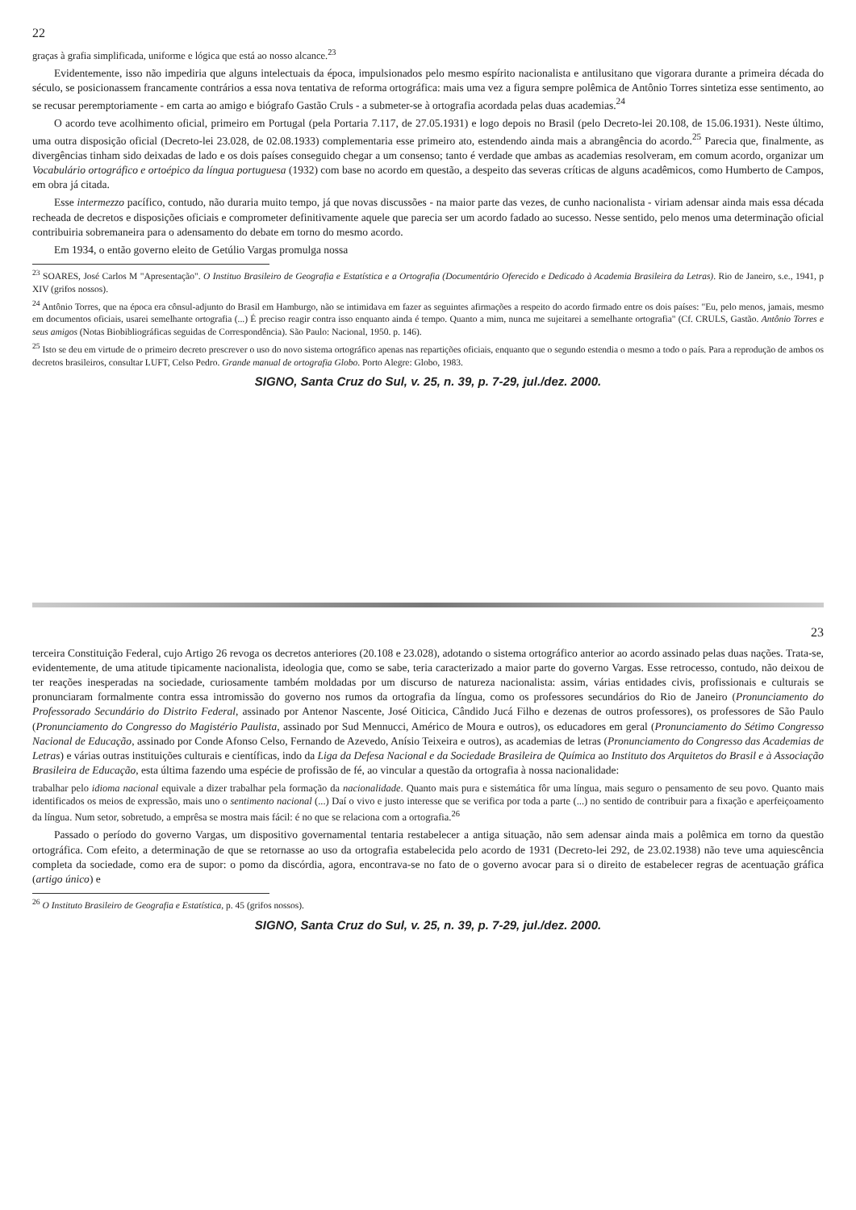22
graças à grafia simplificada, uniforme e lógica que está ao nosso alcance.<sup>23</sup>
Evidentemente, isso não impediria que alguns intelectuais da época, impulsionados pelo mesmo espírito nacionalista e antilusitano que vigorara durante a primeira década do século, se posicionassem francamente contrários a essa nova tentativa de reforma ortográfica: mais uma vez a figura sempre polêmica de Antônio Torres sintetiza esse sentimento, ao se recusar peremptoriamente - em carta ao amigo e biógrafo Gastão Cruls - a submeter-se à ortografia acordada pelas duas academias.<sup>24</sup>
O acordo teve acolhimento oficial, primeiro em Portugal (pela Portaria 7.117, de 27.05.1931) e logo depois no Brasil (pelo Decreto-lei 20.108, de 15.06.1931). Neste último, uma outra disposição oficial (Decreto-lei 23.028, de 02.08.1933) complementaria esse primeiro ato, estendendo ainda mais a abrangência do acordo.<sup>25</sup> Parecia que, finalmente, as divergências tinham sido deixadas de lado e os dois países conseguido chegar a um consenso; tanto é verdade que ambas as academias resolveram, em comum acordo, organizar um Vocabulário ortográfico e ortoépico da língua portuguesa (1932) com base no acordo em questão, a despeito das severas críticas de alguns acadêmicos, como Humberto de Campos, em obra já citada.
Esse intermezzo pacífico, contudo, não duraria muito tempo, já que novas discussões - na maior parte das vezes, de cunho nacionalista - viriam adensar ainda mais essa década recheada de decretos e disposições oficiais e comprometer definitivamente aquele que parecia ser um acordo fadado ao sucesso. Nesse sentido, pelo menos uma determinação oficial contribuiria sobremaneira para o adensamento do debate em torno do mesmo acordo.
Em 1934, o então governo eleito de Getúlio Vargas promulga nossa
<sup>23</sup> SOARES, José Carlos M "Apresentação". O Instituo Brasileiro de Geografia e Estatística e a Ortografia (Documentário Oferecido e Dedicado à Academia Brasileira da Letras). Rio de Janeiro, s.e., 1941, p XIV (grifos nossos).
<sup>24</sup> Antônio Torres, que na época era cônsul-adjunto do Brasil em Hamburgo, não se intimidava em fazer as seguintes afirmações a respeito do acordo firmado entre os dois países: "Eu, pelo menos, jamais, mesmo em documentos oficiais, usarei semelhante ortografia (...) É preciso reagir contra isso enquanto ainda é tempo. Quanto a mim, nunca me sujeitarei a semelhante ortografia" (Cf. CRULS, Gastão. Antônio Torres e seus amigos (Notas Biobibliográficas seguidas de Correspondência). São Paulo: Nacional, 1950. p. 146).
<sup>25</sup> Isto se deu em virtude de o primeiro decreto prescrever o uso do novo sistema ortográfico apenas nas repartições oficiais, enquanto que o segundo estendia o mesmo a todo o país. Para a reprodução de ambos os decretos brasileiros, consultar LUFT, Celso Pedro. Grande manual de ortografia Globo. Porto Alegre: Globo, 1983.
SIGNO, Santa Cruz do Sul, v. 25, n. 39, p. 7-29, jul./dez. 2000.
23
terceira Constituição Federal, cujo Artigo 26 revoga os decretos anteriores (20.108 e 23.028), adotando o sistema ortográfico anterior ao acordo assinado pelas duas nações. Trata-se, evidentemente, de uma atitude tipicamente nacionalista, ideologia que, como se sabe, teria caracterizado a maior parte do governo Vargas. Esse retrocesso, contudo, não deixou de ter reações inesperadas na sociedade, curiosamente também moldadas por um discurso de natureza nacionalista: assim, várias entidades civis, profissionais e culturais se pronunciaram formalmente contra essa intromissão do governo nos rumos da ortografia da língua, como os professores secundários do Rio de Janeiro (Pronunciamento do Professorado Secundário do Distrito Federal, assinado por Antenor Nascente, José Oiticica, Cândido Jucá Filho e dezenas de outros professores), os professores de São Paulo (Pronunciamento do Congresso do Magistério Paulista, assinado por Sud Mennucci, Américo de Moura e outros), os educadores em geral (Pronunciamento do Sétimo Congresso Nacional de Educação, assinado por Conde Afonso Celso, Fernando de Azevedo, Anísio Teixeira e outros), as academias de letras (Pronunciamento do Congresso das Academias de Letras) e várias outras instituições culturais e científicas, indo da Liga da Defesa Nacional e da Sociedade Brasileira de Química ao Instituto dos Arquitetos do Brasil e à Associação Brasileira de Educação, esta última fazendo uma espécie de profissão de fé, ao vincular a questão da ortografia à nossa nacionalidade:
trabalhar pelo idioma nacional equivale a dizer trabalhar pela formação da nacionalidade. Quanto mais pura e sistemática fôr uma língua, mais seguro o pensamento de seu povo. Quanto mais identificados os meios de expressão, mais uno o sentimento nacional (...) Daí o vivo e justo interesse que se verifica por toda a parte (...) no sentido de contribuir para a fixação e aperfeiçoamento da língua. Num setor, sobretudo, a emprêsa se mostra mais fácil: é no que se relaciona com a ortografia.<sup>26</sup>
Passado o período do governo Vargas, um dispositivo governamental tentaria restabelecer a antiga situação, não sem adensar ainda mais a polêmica em torno da questão ortográfica. Com efeito, a determinação de que se retornasse ao uso da ortografia estabelecida pelo acordo de 1931 (Decreto-lei 292, de 23.02.1938) não teve uma aquiescência completa da sociedade, como era de supor: o pomo da discórdia, agora, encontrava-se no fato de o governo avocar para si o direito de estabelecer regras de acentuação gráfica (artigo único) e
<sup>26</sup> O Instituto Brasileiro de Geografia e Estatística, p. 45 (grifos nossos).
SIGNO, Santa Cruz do Sul, v. 25, n. 39, p. 7-29, jul./dez. 2000.